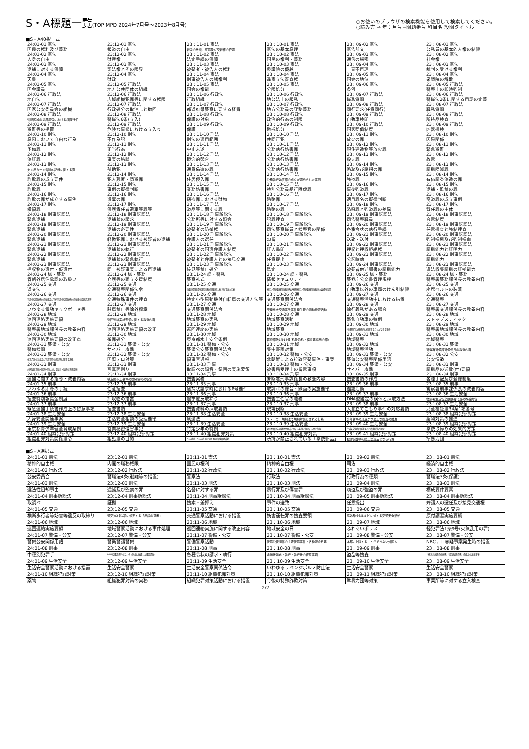S・A標題一覧(TOP MPD 2024年7月号～2023年8月号)
○お使いのブラウザの検索機能を使用して検索してください。
○読み方 ⇒ 年：月号−問題番号 科目名 設問タイトル
■S・A40択一式
| 24:01-01 憲法 | 23:12-01 憲法 | 23：11-01 憲法 | 23：10-01 憲法 | 23：09-02 憲法 | 23：08-01 憲法 |
| 国民の権利及び義務 | 報道の自由 | 戦争の放棄、軍備及び交戦権の否認 | 憲法の基本原理 | 憲法前文 | 公務員の基本的人権の制限 |
| 24:01-02 憲法 | 23:12-02 憲法 | 23：11-02 憲法 | 23：10-02 憲法 | 23：09-03 憲法 | 23：08-02 憲法 |
| 人身の自由 | 財産権 | 法定手続の保障 | 国民の権利・義務 | 通信の秘密 | 社会権 |
| 24:01-03 憲法 | 23:12-03 憲法 | 23：11-03 憲法 | 23：10-03 憲法 | 23：09-04 憲法 | 23：08-03 憲法 |
| 逮捕に対する保障 | 司法権とその限界 | 被疑者・被告人の権利 | 衆議院の優越 | 一事不再理 | 裁判を受ける権利 |
| 24:01-04 憲法 | 23:12-04 憲法 | 23：11-04 憲法 | 23：10-04 憲法 | 23：09-05 憲法 | 23：08-04 憲法 |
| 天皇 | 財政 | 刑事被告人の諸権利 | 違憲立法審査権 | 国会の地位 | 衆議院の解散 |
| 24:01-05 憲法 | 23:12-05 行政法 | 23：11-05 憲法 | 23：10-05 憲法 | 23：09-06 憲法 | 23：08-05 行政法 |
| 国会議員 | 地方公共団体の組織 | 国会の権能 | 分限処分 | 条例 | 警察上の即時強制 |
| 24:01-06 行政法 | 23:12-06 行政法 | 23：11-06 行政法 | 23：10-06 行政法 | 23：09-07 行政法 | 23：08-06 行政法 |
| 地自法 | 広域組織犯罪等に関する権限 | 行政組織 | 地公法上の服務 | 職務質問 | 警職法2条に関する用語の定義 |
| 24:01-07 行政法 | 23:12-07 行政法 | 23：11-07 行政法 | 23：10-07 行政法 | 23：09-08 行政法 | 23：08-07 行政法 |
| 国家公安委員会の組織 | 行政処分の取消しと撤回 | 都道府県警察に要する経費 | 地方公務員の守秘義務 | 同行要求(任意同行) | 職務質問 |
| 24:01-08 行政法 | 23:12-08 行政法 | 23：11-08 行政法 | 23：10-08 行政法 | 23：09-09 行政法 | 23：08-08 行政法 |
| 管轄区域の境界周辺における権限行使 | 警職法6条(立入) | 保護の対象 | 政治的行為の制限 | 自動車検問 | 所持品検査 |
| 24:01-09 行政法 | 23:12-09 行政法 | 23：11-09 行政法 | 23：10-09 行政法 | 23：09-10 行政法 | 23：08-09 行政法 |
| 避難等の措置 | 危険な事態における立入り | 保護 | 懲戒処分 | 国家賠償制度 | 凶器捜検 |
| 24:01-10 刑法 | 23:12-10 刑法 | 23：11-10 刑法 | 23：10-10 刑法 | 23：09-11 刑法 | 23：08-10 刑法 |
| 原因において自由な行為 | 不作為犯 | 刑法の適用範囲 | 共同正犯 | 放火の罪 | 因果関係 |
| 24:01-11 刑法 | 23:12-11 刑法 | 23：11-11 刑法 | 23：10-11 刑法 | 23：09-12 刑法 | 23：08-11 刑法 |
| 予備罪 | 正当行為 | 中止未遂 | 公務執行妨害罪 | 現住建造物等放火罪 | 緊急避難 |
| 24:01-12 刑法 | 23:12-12 刑法 | 23：11-12 刑法 | 23：10-12 刑法 | 23：09-13 刑法 | 23：08-12 刑法 |
| 偽証罪 | 事実の錯誤 | 観念的競合 | 公務執行妨害罪 | 殺人罪 | 故意 |
| 24:01-13 刑法 | 23:12-13 刑法 | 23：11-13 刑法 | 23：10-13 刑法 | 23：09-14 刑法 | 23：08-13 刑法 |
| 支払用カード電磁的記録に関する罪 | 幇助犯 | 通貨偽造の罪 | 公務執行妨害罪 | 略取及び誘拐の罪 | 証拠隠滅罪 |
| 24:01-14 刑法 | 23:12-14 刑法 | 23：11-14 刑法 | 23：10-14 刑法 | 23：09-15 刑法 | 23：08-14 刑法 |
| 詐欺罪の成立要件 | 犯人蔵匿・隠避罪 | 住居侵入罪 | 公務執行妨害罪の成立が認められた事例 | 強盗罪 | 有価証券偽造の罪 |
| 24:01-15 刑法 | 23:12-15 刑法 | 23：11-15 刑法 | 23：10-15 刑法 | 23：09-16 刑法 | 23：08-15 刑法 |
| 詐欺罪 | 事例の擬律判断 | 業務妨害罪 | 特別公務員暴行陵虐罪 | 事後強盗罪 | 逮捕・監禁の罪 |
| 24:01-16 刑法 | 23:12-16 刑法 | 23：11-16 刑法 | 23：10-16 刑法 | 23：09-17 刑法 | 23：08-16 刑法 |
| 詐欺の罪が成立する事例 | 遺棄の罪 | 窃盗罪における財物 | 賄賂罪 | 適用罪名の擬律判断 | 窃盗罪の成立事例 |
| 24:01-17 刑法 | 23:12-17 刑法 | 23：11-17 刑法 | 23：10-17 刑法 | 23：09-18 刑法 | 23：08-17 刑法 |
| 横領罪 | 保護責任者遺棄等罪等 | 盗品等に関する罪 | 賄賂の罪 | 恐喝罪と強盗罪の差異 | 背任罪の主体 |
| 24:01-18 刑事訴訟法 | 23:12-18 刑事訴訟法 | 23：11-18 刑事訴訟法 | 23：10-18 刑事訴訟法 | 23：09-19 刑事訴訟法 | 23：08-18 刑事訴訟法 |
| 緊急逮捕 | 逮捕状の請求 | 公務所等に対する照会 | 犯罪捜査 | 司法警察職員 | 合意制度 |
| 24:01-19 刑事訴訟法 | 23:12-19 刑事訴訟法 | 23：11-19 刑事訴訟法 | 23：10-19 刑事訴訟法 | 23：09-20 刑事訴訟法 | 23：08-19 刑事訴訟法 |
| 緊急逮捕 | 逮捕の必要性 | 被疑者の防御権 | 司法警察職員と検察官の関係 | 各種令状の執行手続 | 任意捜査と強制捜査 |
| 24:01-20 刑事訴訟法 | 23:12-20 刑事訴訟法 | 23：11-20 刑事訴訟法 | 23：10-20 刑事訴訟法 | 23：09-21 刑事訴訟法 | 23：08-20 刑事訴訟法 |
| 緊急逮捕 | 軽微犯罪における被疑者の逮捕 | 弁護人の選任 | 勾留 | 送致・送付 | 強制採尿及び強制採血 |
| 24:01-21 刑事訴訟法 | 23:12-21 刑事訴訟法 | 23：11-21 刑事訴訟法 | 23：10-21 刑事訴訟法 | 23：09-22 刑事訴訟法 | 23：08-21 刑事訴訟法 |
| 緊急逮捕 | 逮捕状の執行 | 被疑者の国選弁護人制度 | 証人尋問 | 押収と押収拒絶権 | 証拠能力と証明力 |
| 24:01-22 刑事訴訟法 | 23:12-22 刑事訴訟法 | 23：11-22 刑事訴訟法 | 23：10-22 刑事訴訟法 | 23：09-23 刑事訴訟法 | 23：08-22 刑事訴訟法 |
| 緊急逮捕 | 逮捕状の緊急執行 | 被疑者と弁護人との接見交通 | 任意提出 | 公訴時効 | 証拠能力 |
| 24:01-23 刑事訴訟法 | 23:12-23 刑事訴訟法 | 23：11-23 刑事訴訟法 | 23：10-23 刑事訴訟法 | 23：09-24 刑事訴訟法 | 23：08-23 刑事訴訟法 |
| 押収物の還付・仮還付 | 同一被疑事実による再逮捕 | 接見等禁止処分 | 鑑定 | 被疑者供述調書の証拠能力 | 違法収集証拠の証拠能力 |
| 24:01-24 総・警務 | 23:12-24 総・警務 | 23:11-24 総・警務 | 23：10-24 総・警務 | 23：09-25 総・警務 | 23：08-24 総・警務 |
| 管轄外居住承認の取扱い | 介護等の両立支援制度 | 警察礼式 | 情報セキュリティ | 警視庁公文書管理規程 | 警察署警務課係長の教養内容 |
| 24:01-25 交通 | 23:12-25 交通 | 23:11-25 交通 | 23：10-25 交通 | 23：09-26 交通 | 23：08-25 交通 |
| 道交法 | 交通警察関係法令 | 自動車保管場所証明事務処理要綱における用語の定義 | 特定小型原動機付自転車及び特例特定小型原動機付自転車の交通方法等 | 自動車以外の車両のけん引制限 | 座席ベルトの装着 |
| 24:01-26 交通 | 23:12-26 交通 | 23:11-26 交通 | 23：10-26 交通 | 23：09-27 交通 | 23：08-26 交通 |
| 特定小型原動機付自転車及び特例特定小型原動機付自転車の交通方法等 | 交通特殊事件の捜査 | 特定小型原動機付自転車の交通方法等 | 交通警察関係法令 | 交通警察活動中における措置 | 交通警察 |
| 24:01-27 交通 | 23:12-27 交通 | 23:11-27 交通 | 23：10-27 交通 | 23：09-28 交通 | 23：08-27 交通 |
| いわゆる電動キックボード等 | 駐車禁止等除外標章 | 交通警察関係法令 | 突発重大交通事故事件発生時の初動捜査活動 | 徐行義務がある場合 | 警察署交通課係長の教養内容 |
| 24:01-28 地域 | 23:12-28 地域 | 23:11-28 地域 | 23：10-28 交通 | 23：09-29 交通 | 23：08-28 地域 |
| 巡回連絡実施要領 | 巡回連絡実施要領に関する教養内容 | 地域警察の実務 | 地域警察活動 | 緊急自動車の特例 | ストップスティック |
| 24:01-29 地域 | 23:12-29 地域 | 23:11-29 地域 | 23：10-29 地域 | 23：09-30 地域 | 23：08-29 地域 |
| 警察署地域課係長の教養内容 | 巡回連絡実施要領の改正 | 巡回連絡の実施 | 地域警察 | 地域警察官が最終的に処理することができる事件 | 警察署地域課係長の教養内容 |
| 24:01-30 地域 | 23:12-30 地域 | 23:11-30 地域 | 23：10-30 地域 | 23：09-31 地域 | 23：08-30 地域 |
| 巡回連絡実施要領の改正点 | 微罪処分 | 東京都水上安全条例 | 軽犯罪法1条15号(称号詐称・標章等窃用の罪) | 地域警察 | 地域警察 |
| 24:01-31 警備・公安 | 23:12-31 警備・公安 | 23:11-31 警備・公安 | 23：10-31 地域 | 23：09-32 地域 | 23：08-31 警備 |
| 警備検問 | サイバー攻撃 | 警備公安警察関係法令 | 集中豪雨対策 | 地域警察活動 | 警察署警備課警備係長の教養内容 |
| 24:01-32 警備・公安 | 23:12-32 警備・公安 | 23:11-32 警備・公安 | 23：10-32 警備・公安 | 23：09-33 警備・公安 | 23：08-32 公安 |
| 化学兵器の禁止及び特定物質の規制等に関する法律 | 国際テロ対策 | 領事官通報 | 北朝鮮による拉致容疑事件・事案 | 警備公安警察関係用語 | 公安情勢 |
| 24:01-33 刑事 | 23:12-33 刑事 | 23:11-33 刑事 | 23：10-33 警備・公安 | 23：09-34 警備・公安 | 23：08-33 刑事 |
| 弁解録取手続・取調べ時における録音・録画の実施要領 | 写真面割り | 取調べの録音・録画の実施要領 | 被害届受理上の留意事項 | サイバー攻撃 | 証拠品の送致(付)要領 |
| 24:01-34 刑事 | 23:12-34 刑事 | 23:11-34 刑事 | 23：10-34 刑事 | 23：09-35 刑事 | 23：08-34 刑事 |
| 逮捕に関する指導・教養内容 | 構造的不正事件の端緒情報の収集 | 捜査実務 | 警察署刑事課係長の教養内容 | 捜査書類の作成 | 各種手配及び登録制度 |
| 24:01-35 刑事 | 23:12-35 刑事 | 23:11-35 刑事 | 23：10-35 刑事 | 23：09-36 刑事 | 23：08-35 刑事 |
| いわゆる即尋の手続 | 任意捜査 | 逮捕状請求時における8号要件 | 取調べの録音・録画の実施要領 | 鑑識活動 | 警察署刑事課係長の教養内容 |
| 24:01-36 刑事 | 23:12-36 刑事 | 23:11-36 刑事 | 23：10-36 刑事 | 23：09-37 刑事 | 23：08-36 生活安全 |
| 捜査特別報奨金制度 | 押収物の措置 | 選挙違反取締り | 捜査主任官の職務 | DNA型鑑定の検体と採取方法 | 警察署生活安全課課長代理の教養内容 |
| 24:01-37 刑事 | 23:12-37 刑事 | 23:11-37 刑事 | 23：10-37 刑事 | 23：09-38 刑事 | 23：08-37 生活安全 |
| 緊急逮捕手続書作成上の留意事項 | 捜査書類 | 捜査資料の採取要領 | 現場観察 | 人質立てこもり事件の対応要領 | 児童福祉法34条1項各号 |
| 24:01-38 生活安全 | 23:12-38 生活安全 | 23:11-38 生活安全 | 23：10-38 生活安全 | 23：09-39 生活安全 | 23：08-38 組織犯罪対策 |
| 人身安全関連事案 | 生活安全相談の受理要領 | 風適法 | ストーカー規制法で規制対象とされる行為 | 少年事件の迅速かつ適正な捜査の推進 | 薬物対策の推進 |
| 24:01-39 生活安全 | 23:12-39 生活安全 | 23:11-39 生活安全 | 23：10-39 生活安全 | 23：09-40 生活安全 | 23：08-39 組織犯罪対策 |
| 東京都青少年健全育成条例 | 営業秘密侵害事犯 | 特定少年の特例 | 東京都青少年の健全な育成に関する条例に規定する禁止行為 | 生活安全警察に関連する行政手続法の規定 | 拳銃取締りの効果的方策 |
| 24:01-40 組織犯罪対策 | 23:12-40 組織犯罪対策 | 23:11-40 組織犯罪対策 | 23：10-40 組織犯罪対策 | 23：09-41 組織犯罪対策 | 23：08-40 組織犯罪対策 |
| 組織犯罪対策関係法令 | 組処法の目的 | 不法就労・不法滞在防止のための指導啓発活動 | 所持が禁止されている「拳銃部品」 | 犯罪収益移転防止法違反となる行為 | 準暴力団 |
■S・A選択式
| 24:01-01 憲法 | 23:12-01 憲法 | 23:11-01 憲法 | 23：10-01 憲法 | 23：09-02 憲法 | 23：08-01 憲法 |
| 精神的自由権 | 内閣の職務権限 | 国民の権利 | 精神的自由権 | 司法 | 経済的自由権 |
| 24:01-02 行政法 | 23:12-02 行政法 | 23:11-02 行政法 | 23：10-02 行政法 | 23：09-03 行政法 | 23：08-02 行政法 |
| 公安委員会 | 警職法4条(避難等の措置) | 警察法 | 行政法 | 行政行為の種類 | 警職法3条(保護) |
| 24:01-03 刑法 | 23:12-03 刑法 | 23:11-03 刑法 | 23：10-03 刑法 | 23：09-04 刑法 | 23：08-03 刑法 |
| 違法性阻却事由 | 逮捕及び監禁の罪 | 名誉に対する罪 | 暴行罪及び傷害罪 | 窃盗及び強盗の罪 | 構成要件要素 |
| 24:01-04 刑事訴訟法 | 23:12-04 刑事訴訟法 | 23:11-04 刑事訴訟法 | 23：10-04 刑事訴訟法 | 23：09-05 刑事訴訟法 | 23：08-04 刑事訴訟法 |
| 取調べ | 証拠 | 捜索・差押え | 事件の送致 | 任意提出 | 弁護人の選任及び接見交通権 |
| 24:01-05 交通 | 23:12-05 交通 | 23:11-05 交通 | 23：10-05 交通 | 23：09-06 交通 | 23：08-05 交通 |
| 横断歩行者等妨害等違反の取締り | 道交法2条1項に規定する「用語の意義」 | 交通警察活動における措置 | 妨害運転罪の捜査要領 | 高齢者(66歳以上)に対する交通安全活動 | 原付講習実施要綱 |
| 24:01-06 地域 | 23:12-06 地域 | 23:11-06 地域 | 23：10-06 地域 | 23：09-07 地域 | 23：08-06 地域 |
| 巡回連絡実施要領 | 地域警察活動における事件処理 | 巡回連絡実施に関する改正内容 | 地域安全の日 | ふれあいポリス | 軽犯罪法1条9号(火気乱用の罪) |
| 24:01-07 警備・公安 | 23:12-07 警備・公安 | 23:11-07 警備・公安 | 23：10-07 警備・公安 | 23：09-08 警備・公安 | 23：08-07 警備・公安 |
| 警備公安関係用語 | 警衛警護警備 | 警備警察活動 | 警備公安関係の主要警備事件・各種記念日等 | 本邦に上陸することができない外国人 | NBCテロ容疑事案発生時の措置 |
| 24:01-08 刑事 | 23:12-08 刑事 | 23:11-08 刑事 | 23：10-08 刑事 | 23：09-09 刑事 | 23：08-08 刑事 |
| 中種別犯罪手口 | DNA型鑑定資料のコンタミ防止に配慮した鑑識活動 | 各種令状の請求・執行 | 逮捕状請求・執行・執行後の留意事項 | 盗品等捜査 | 「死者身元照会依頼書」「指掌紋照会書」作成上の注意事項 |
| 24:01-09 生活安全 | 23:12-09 生活安全 | 23:11-09 生活安全 | 23：10-09 生活安全 | 23：09-10 生活安全 | 23：08-09 生活安全 |
| 生活安全警察活動における措置 | 生活安全警察 | 生活安全警察関係法令 | いわゆるリベンジポルノ防止法 | 生活安全警察 | 生活安全警察 |
| 24:01-10 組織犯罪対策 | 23:12-10 組織犯罪対策 | 23:11-10 組織犯罪対策 | 23：10-10 組織犯罪対策 | 23：09-11 組織犯罪対策 | 23：08-10 組織犯罪対策 |
| 薬物 | 組織犯罪対策の実務 | 組織犯罪対策活動における措置 | 今後の特殊詐欺対策 | 準暴力団等対策 | 事業所等に対する立入検査 |
2/2